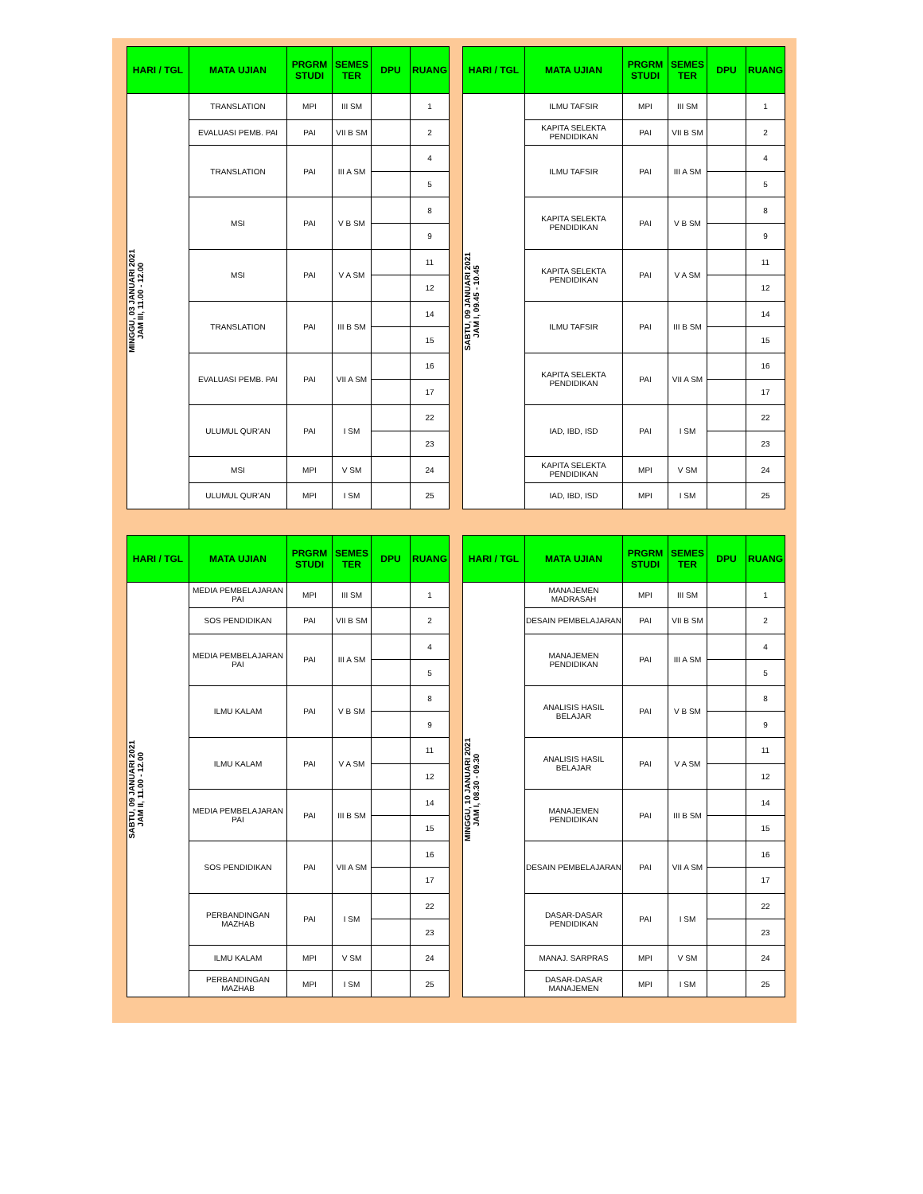| HARI / TGL | MATA UJIAN | PRGRM STUDI | SEMES TER | DPU | RUANG |
| --- | --- | --- | --- | --- | --- |
| MINGGU, 03 JANUARI 2021 JAM III, 11.00 - 12.00 | TRANSLATION | MPI | III SM | | 1 |
| | EVALUASI PEMB. PAI | PAI | VII B SM | | 2 |
| | TRANSLATION | PAI | III A SM | | 4 |
| | | | | | 5 |
| | MSI | PAI | V B SM | | 8 |
| | | | | | 9 |
| | MSI | PAI | V A SM | | 11 |
| | | | | | 12 |
| | TRANSLATION | PAI | III B SM | | 14 |
| | | | | | 15 |
| | EVALUASI PEMB. PAI | PAI | VII A SM | | 16 |
| | | | | | 17 |
| | ULUMUL QUR'AN | PAI | I SM | | 22 |
| | | | | | 23 |
| | MSI | MPI | V SM | | 24 |
| | ULUMUL QUR'AN | MPI | I SM | | 25 |
| HARI / TGL | MATA UJIAN | PRGRM STUDI | SEMES TER | DPU | RUANG |
| --- | --- | --- | --- | --- | --- |
| SABTU, 09 JANUARI 2021 JAM I, 09.45 - 10.45 | ILMU TAFSIR | MPI | III SM | | 1 |
| | KAPITA SELEKTA PENDIDIKAN | PAI | VII B SM | | 2 |
| | ILMU TAFSIR | PAI | III A SM | | 4 |
| | | | | | 5 |
| | KAPITA SELEKTA PENDIDIKAN | PAI | V B SM | | 8 |
| | | | | | 9 |
| | KAPITA SELEKTA PENDIDIKAN | PAI | V A SM | | 11 |
| | | | | | 12 |
| | ILMU TAFSIR | PAI | III B SM | | 14 |
| | | | | | 15 |
| | KAPITA SELEKTA PENDIDIKAN | PAI | VII A SM | | 16 |
| | | | | | 17 |
| | IAD, IBD, ISD | PAI | I SM | | 22 |
| | | | | | 23 |
| | KAPITA SELEKTA PENDIDIKAN | MPI | V SM | | 24 |
| | IAD, IBD, ISD | MPI | I SM | | 25 |
| HARI / TGL | MATA UJIAN | PRGRM STUDI | SEMES TER | DPU | RUANG |
| --- | --- | --- | --- | --- | --- |
| SABTU, 09 JANUARI 2021 JAM II, 11.00 - 12.00 | MEDIA PEMBELAJARAN PAI | MPI | III SM | | 1 |
| | SOS PENDIDIKAN | PAI | VII B SM | | 2 |
| | MEDIA PEMBELAJARAN PAI | PAI | III A SM | | 4 |
| | | | | | 5 |
| | ILMU KALAM | PAI | V B SM | | 8 |
| | | | | | 9 |
| | ILMU KALAM | PAI | V A SM | | 11 |
| | | | | | 12 |
| | MEDIA PEMBELAJARAN PAI | PAI | III B SM | | 14 |
| | | | | | 15 |
| | SOS PENDIDIKAN | PAI | VII A SM | | 16 |
| | | | | | 17 |
| | PERBANDINGAN MAZHAB | PAI | I SM | | 22 |
| | | | | | 23 |
| | ILMU KALAM | MPI | V SM | | 24 |
| | PERBANDINGAN MAZHAB | MPI | I SM | | 25 |
| HARI / TGL | MATA UJIAN | PRGRM STUDI | SEMES TER | DPU | RUANG |
| --- | --- | --- | --- | --- | --- |
| MINGGU, 10 JANUARI 2021 JAM I, 08.30 - 09.30 | MANAJEMEN MADRASAH | MPI | III SM | | 1 |
| | DESAIN PEMBELAJARAN | PAI | VII B SM | | 2 |
| | MANAJEMEN PENDIDIKAN | PAI | III A SM | | 4 |
| | | | | | 5 |
| | ANALISIS HASIL BELAJAR | PAI | V B SM | | 8 |
| | | | | | 9 |
| | ANALISIS HASIL BELAJAR | PAI | V A SM | | 11 |
| | | | | | 12 |
| | MANAJEMEN PENDIDIKAN | PAI | III B SM | | 14 |
| | | | | | 15 |
| | DESAIN PEMBELAJARAN | PAI | VII A SM | | 16 |
| | | | | | 17 |
| | DASAR-DASAR PENDIDIKAN | PAI | I SM | | 22 |
| | | | | | 23 |
| | MANAJ. SARPRAS | MPI | V SM | | 24 |
| | DASAR-DASAR MANAJEMEN | MPI | I SM | | 25 |